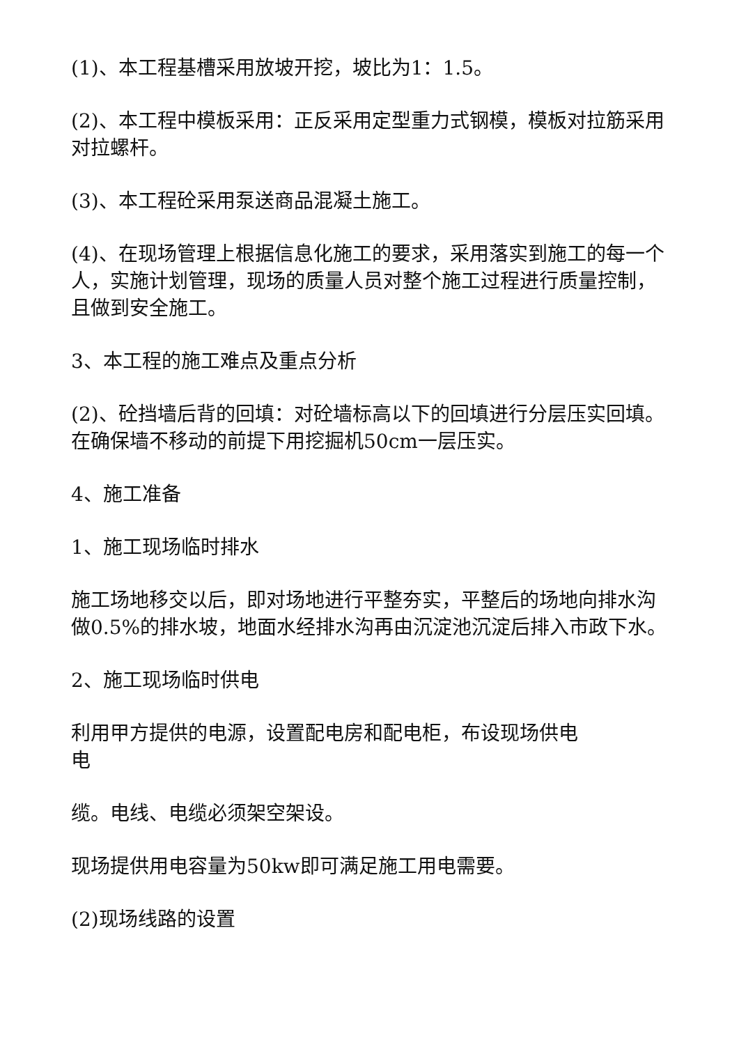(1)、本工程基槽采用放坡开挖，坡比为1：1.5。
(2)、本工程中模板采用：正反采用定型重力式钢模，模板对拉筋采用对拉螺杆。
(3)、本工程砼采用泵送商品混凝土施工。
(4)、在现场管理上根据信息化施工的要求，采用落实到施工的每一个人，实施计划管理，现场的质量人员对整个施工过程进行质量控制，且做到安全施工。
3、本工程的施工难点及重点分析
(2)、砼挡墙后背的回填：对砼墙标高以下的回填进行分层压实回填。在确保墙不移动的前提下用挖掘机50cm一层压实。
4、施工准备
1、施工现场临时排水
施工场地移交以后，即对场地进行平整夯实，平整后的场地向排水沟做0.5%的排水坡，地面水经排水沟再由沉淀池沉淀后排入市政下水。
2、施工现场临时供电
利用甲方提供的电源，设置配电房和配电柜，布设现场供电
电
缆。电线、电缆必须架空架设。
现场提供用电容量为50kw即可满足施工用电需要。
(2)现场线路的设置